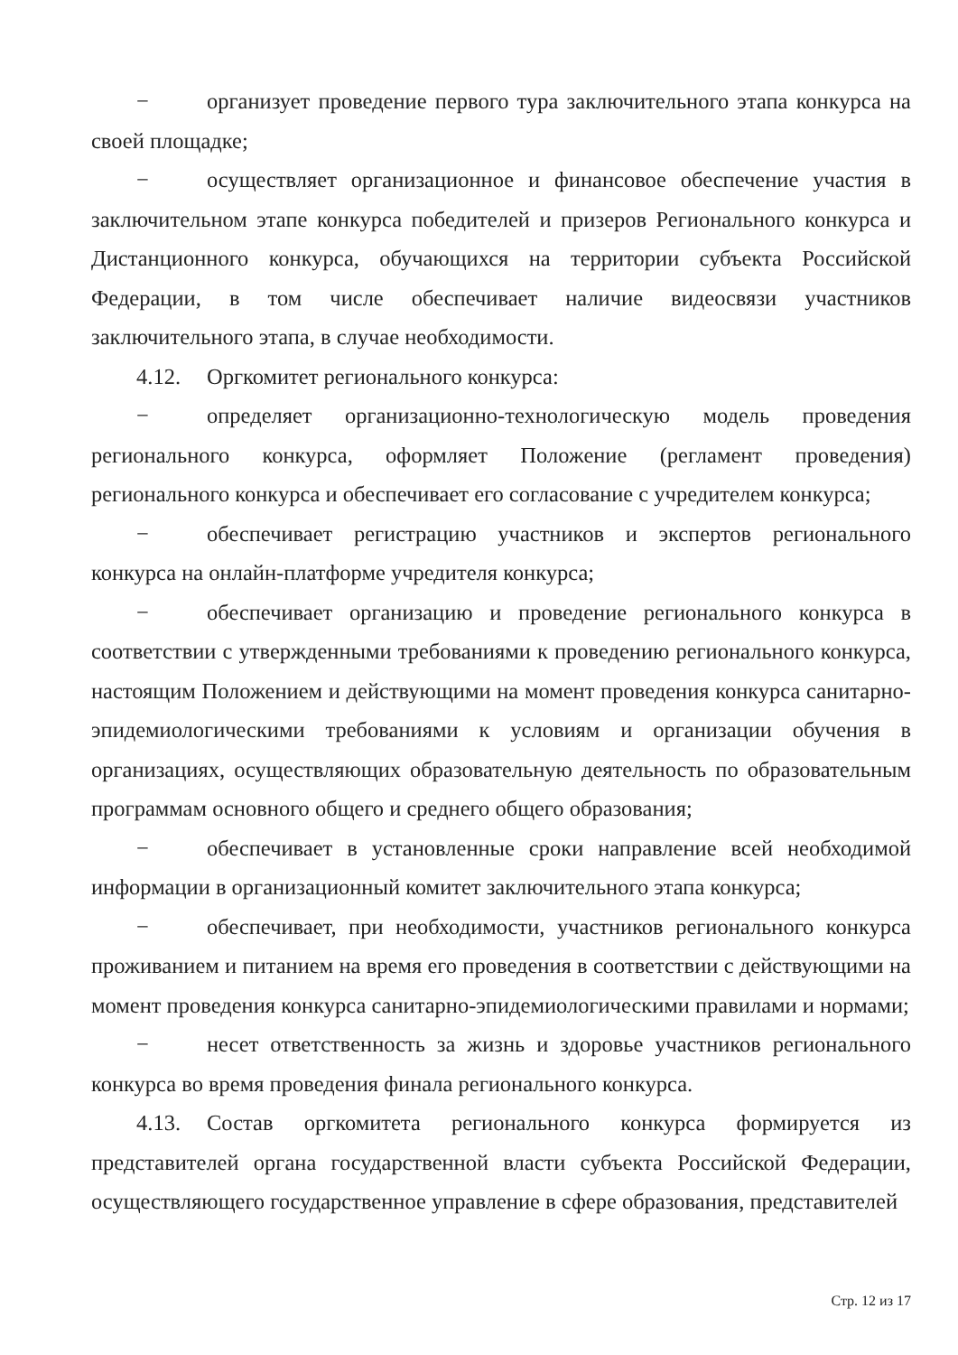− организует проведение первого тура заключительного этапа конкурса на своей площадке;
− осуществляет организационное и финансовое обеспечение участия в заключительном этапе конкурса победителей и призеров Регионального конкурса и Дистанционного конкурса, обучающихся на территории субъекта Российской Федерации, в том числе обеспечивает наличие видеосвязи участников заключительного этапа, в случае необходимости.
4.12. Оргкомитет регионального конкурса:
− определяет организационно-технологическую модель проведения регионального конкурса, оформляет Положение (регламент проведения) регионального конкурса и обеспечивает его согласование с учредителем конкурса;
− обеспечивает регистрацию участников и экспертов регионального конкурса на онлайн-платформе учредителя конкурса;
− обеспечивает организацию и проведение регионального конкурса в соответствии с утвержденными требованиями к проведению регионального конкурса, настоящим Положением и действующими на момент проведения конкурса санитарно-эпидемиологическими требованиями к условиям и организации обучения в организациях, осуществляющих образовательную деятельность по образовательным программам основного общего и среднего общего образования;
− обеспечивает в установленные сроки направление всей необходимой информации в организационный комитет заключительного этапа конкурса;
− обеспечивает, при необходимости, участников регионального конкурса проживанием и питанием на время его проведения в соответствии с действующими на момент проведения конкурса санитарно-эпидемиологическими правилами и нормами;
− несет ответственность за жизнь и здоровье участников регионального конкурса во время проведения финала регионального конкурса.
4.13. Состав оргкомитета регионального конкурса формируется из представителей органа государственной власти субъекта Российской Федерации, осуществляющего государственное управление в сфере образования, представителей
Стр. 12 из 17